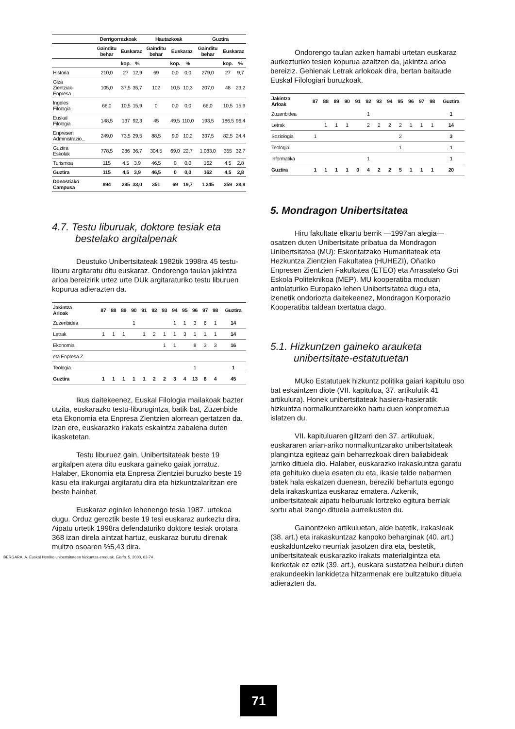| | Derrigorrezkoak | | | Hautazkoak | | | Guztira | | |
| --- | --- | --- | --- | --- | --- | --- | --- | --- | --- |
| | Gainditu behar | Euskaraz | | Gainditu behar | Euskaraz | | Gainditu behar | Euskaraz | |
| | | kop. | % | | kop. | % | | kop. | % |
| Historia | 210,0 | 27 | 12,9 | 69 | 0,0 | 0,0 | 279,0 | 27 | 9,7 |
| Giza Zientziak- Enpresa | 105,0 | 37,5 | 35,7 | 102 | 10,5 | 10,3 | 207,0 | 48 | 23,2 |
| Ingeles Filologia | 66,0 | 10,5 | 15,9 | 0 | 0,0 | 0,0 | 66,0 | 10,5 | 15,9 |
| Euskal Filologia | 148,5 | 137 | 92,3 | 45 | 49,5 | 110,0 | 193,5 | 186,5 | 96,4 |
| Enpresen Administrazio... | 249,0 | 73,5 | 29,5 | 88,5 | 9,0 | 10,2 | 337,5 | 82,5 | 24,4 |
| Guztira Eskolak | 778,5 | 286 | 36,7 | 304,5 | 69,0 | 22,7 | 1.083,0 | 355 | 32,7 |
| Turismoa | 115 | 4,5 | 3,9 | 46,5 | 0 | 0,0 | 162 | 4,5 | 2,8 |
| Guztira | 115 | 4,5 | 3,9 | 46,5 | 0 | 0,0 | 162 | 4,5 | 2,8 |
| Donostiako Campusa | 894 | 295 | 33,0 | 351 | 69 | 19,7 | 1.245 | 359 | 28,8 |
4.7. Testu liburuak, doktore tesiak eta
bestelako argitalpenak
Deustuko Unibertsitateak 1982tik 1998ra 45 testu-liburu argitaratu ditu euskaraz. Ondorengo taulan jakintza arloa bereizirik urtez urte DUk argitaraturiko testu liburuen kopurua adierazten da.
| Jakintza Arloak | 87 | 88 | 89 | 90 | 91 | 92 | 93 | 94 | 95 | 96 | 97 | 98 | Guztira |
| --- | --- | --- | --- | --- | --- | --- | --- | --- | --- | --- | --- | --- | --- |
| Zuzenbidea | | | | 1 | | | | 1 | 1 | 3 | 6 | 1 | 14 |
| Letrak | 1 | 1 | 1 | | 1 | 2 | 1 | 1 | 3 | 1 | 1 | 1 | 14 |
| Ekonomia | | | | | | | 1 | 1 | | 8 | 3 | 3 | 16 |
| eta Enpresa Z. | | | | | | | | | | | | | |
| Teologia. | | | | | | | | | | 1 | | | 1 |
| Guztira | 1 | 1 | 1 | 1 | 1 | 2 | 2 | 3 | 4 | 13 | 8 | 4 | 45 |
Ikus daitekeenez, Euskal Filologia mailakoak bazter utzita, euskarazko testu-liburugintza, batik bat, Zuzenbide eta Ekonomia eta Enpresa Zientzien alorrean gertatzen da. Izan ere, euskarazko irakats eskaintza zabalena duten ikasketetan.
Testu liburuez gain, Unibertsitateak beste 19 argitalpen atera ditu euskara gaineko gaiak jorratuz. Halaber, Ekonomia eta Enpresa Zientziei buruzko beste 19 kasu eta irakurgai argitaratu dira eta hizkuntzalaritzan ere beste hainbat.
Euskaraz eginiko lehenengo tesia 1987. urtekoa dugu. Orduz geroztik beste 19 tesi euskaraz aurkeztu dira. Aipatu urtetik 1998ra defendaturiko doktore tesiak orotara 368 izan direla aintzat hartuz, euskaraz burutu direnak multzo osoaren %5,43 dira.
BERGARA, A. Euskal Herriko unibertsitateen hizkuntza-ereduak. Eleria. 5, 2000, 63-74
Ondorengo taulan azken hamabi urtetan euskaraz aurkezturiko tesien kopurua azaltzen da, jakintza arloa bereiziz. Gehienak Letrak arlokoak dira, bertan baitaude Euskal Filologiari buruzkoak.
| Jakintza Arloak | 87 | 88 | 89 | 90 | 91 | 92 | 93 | 94 | 95 | 96 | 97 | 98 | Guztira |
| --- | --- | --- | --- | --- | --- | --- | --- | --- | --- | --- | --- | --- | --- |
| Zuzenbidea | | | | | | 1 | | | | | | | 1 |
| Letrak | | 1 | 1 | 1 | | 2 | 2 | 2 | 2 | 1 | 1 | 1 | 14 |
| Soziologia | 1 | | | | | | | | 2 | | | | 3 |
| Teologia | | | | | | | | | 1 | | | | 1 |
| Informatika | | | | | | 1 | | | | | | | 1 |
| Guztira | 1 | 1 | 1 | 1 | 0 | 4 | 2 | 2 | 5 | 1 | 1 | 1 | 20 |
5. Mondragon Unibertsitatea
Hiru fakultate elkartu berrik —1997an alegia— osatzen duten Unibertsitate pribatua da Mondragon Unibertsitatea (MU): Eskoritatzako Humanitateak eta Hezkuntza Zientzien Fakultatea (HUHEZI), Oñatiko Enpresen Zientzien Fakultatea (ETEO) eta Arrasateko Goi Eskola Politeknikoa (MEP). MU kooperatiba moduan antolaturiko Europako lehen Unibertsitatea dugu eta, izenetik ondoriozta daitekeenez, Mondragon Korporazio Kooperatiba taldean txertatua dago.
5.1. Hizkuntzen gaineko arauketa
unibertsitate-estatutuetan
MUko Estatutuek hizkuntz politika gaiari kapitulu oso bat eskaintzen diote (VII. kapitulua, 37. artikulutik 41 artikulura). Honek unibertsitateak hasiera-hasieratik hizkuntza normalkuntzarekiko hartu duen konpromezua islatzen du.
VII. kapituluaren giltzarri den 37. artikuluak, euskararen arian-ariko normalkuntzarako unibertsitateak plangintza egiteaz gain beharrezkoak diren baliabideak jarriko dituela dio. Halaber, euskarazko irakaskuntza garatu eta gehituko duela esaten du eta, ikasle talde nabarmen batek hala eskatzen duenean, bereziki behartuta egongo dela irakaskuntza euskaraz ematera. Azkenik, unibertsitateak aipatu helburuak lortzeko egitura berriak sortu ahal izango dituela aurreikusten du.
Gainontzeko artikuluetan, alde batetik, irakasleak (38. art.) eta irakaskuntzaz kanpoko beharginak (40. art.) euskalduntzeko neurriak jasotzen dira eta, bestetik, unibertsitateak euskarazko irakats materialgintza eta ikerketak ez ezik (39. art.), euskara sustatzea helburu duten erakundeekin lankidetza hitzarmenak ere bultzatuko dituela adierazten da.
71